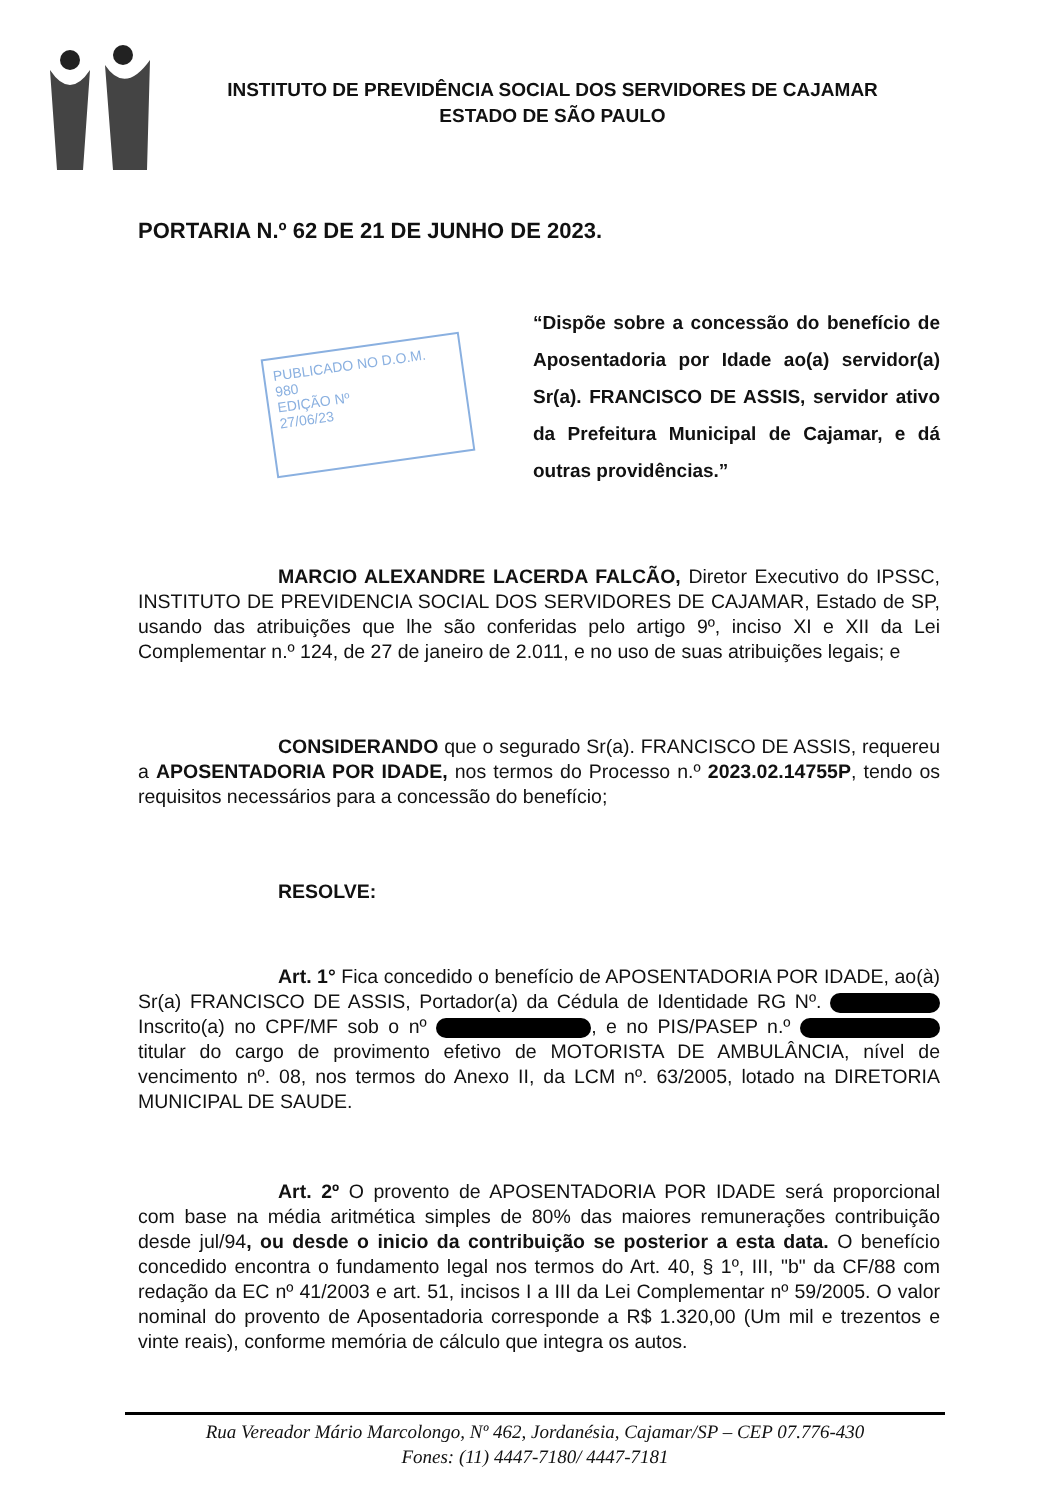INSTITUTO DE PREVIDÊNCIA SOCIAL DOS SERVIDORES DE CAJAMAR
ESTADO DE SÃO PAULO
PORTARIA N.º 62 DE 21 DE JUNHO DE 2023.
PUBLICADO NO D.O.M. 980
EDIÇÃO Nº
27/06/23
“Dispõe sobre a concessão do benefício de Aposentadoria por Idade ao(a) servidor(a) Sr(a). FRANCISCO DE ASSIS, servidor ativo da Prefeitura Municipal de Cajamar, e dá outras providências.”
MARCIO ALEXANDRE LACERDA FALCÃO, Diretor Executivo do IPSSC, INSTITUTO DE PREVIDENCIA SOCIAL DOS SERVIDORES DE CAJAMAR, Estado de SP, usando das atribuições que lhe são conferidas pelo artigo 9º, inciso XI e XII da Lei Complementar n.º 124, de 27 de janeiro de 2.011, e no uso de suas atribuições legais; e
CONSIDERANDO que o segurado Sr(a). FRANCISCO DE ASSIS, requereu a APOSENTADORIA POR IDADE, nos termos do Processo n.º 2023.02.14755P, tendo os requisitos necessários para a concessão do benefício;
RESOLVE:
Art. 1° Fica concedido o benefício de APOSENTADORIA POR IDADE, ao(à) Sr(a) FRANCISCO DE ASSIS, Portador(a) da Cédula de Identidade RG Nº. Inscrito(a) no CPF/MF sob o nº , e no PIS/PASEP n.º titular do cargo de provimento efetivo de MOTORISTA DE AMBULÂNCIA, nível de vencimento nº. 08, nos termos do Anexo II, da LCM nº. 63/2005, lotado na DIRETORIA MUNICIPAL DE SAUDE.
Art. 2º O provento de APOSENTADORIA POR IDADE será proporcional com base na média aritmética simples de 80% das maiores remunerações contribuição desde jul/94, ou desde o inicio da contribuição se posterior a esta data. O benefício concedido encontra o fundamento legal nos termos do Art. 40, § 1º, III, "b" da CF/88 com redação da EC nº 41/2003 e art. 51, incisos I a III da Lei Complementar nº 59/2005. O valor nominal do provento de Aposentadoria corresponde a R$ 1.320,00 (Um mil e trezentos e vinte reais), conforme memória de cálculo que integra os autos.
Rua Vereador Mário Marcolongo, Nº 462, Jordanésia, Cajamar/SP – CEP 07.776-430
Fones: (11) 4447-7180/ 4447-7181